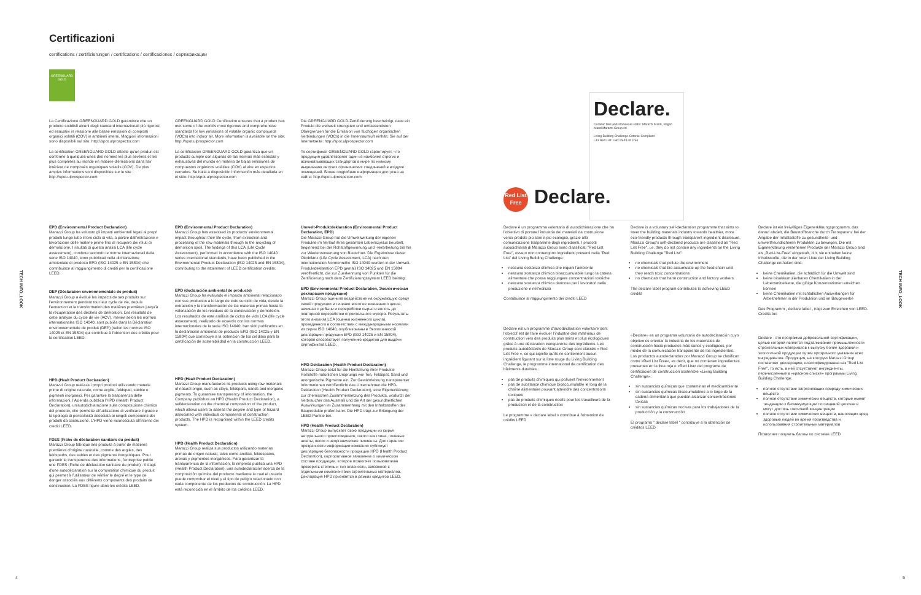Certificazioni
certifications / zertifizierungen / certifications / certificaciones / сертификации
GREENGUARD
GOLD
TECH INFO_LOOK
TECH INFO_LOOK
La Certificazione GREENGUARD GOLD garantisce che un prodotto soddisfi alcuni degli standard internazionali più rigorosi ed esaustivi in relazione alle basse emissioni di composti organici volatili (COV) in ambienti interni. Maggiori informazioni sono disponibili sul sito: http://spot.ulprospector.com
La certification GREENGUARD GOLD atteste qu'un produit est conforme à quelques-unes des normes les plus sévères et les plus complètes au monde en matière d'émissions dans l'air intérieur de composés organiques volatils (COV). De plus amples informations sont disponibles sur le site : http://spot.ulprospector.com
GREENGUARD GOLD Certification ensures that a product has met some of the world's most rigorous and comprehensive standards for low emissions of volatile organic compounds (VOCs) into indoor air. More information is available on the site: http://spot.ulprospector.com
La certificación GREENGUARD GOLD garantiza que un producto cumple con algunas de las normas más estrictas y exhaustivas del mundo en materia de bajas emisiones de compuestos orgánicos volátiles (COV) al aire en espacios cerrados. Se halla a disposición información más detallada en el sitio: http://spot.ulprospector.com
Die GREENGUARD GOLD-Zertifizierung bescheinigt, dass ein Produkt die weltweit strengsten und umfassendsten Obergrenzen für die Emission von flüchtigen organischen Verbindungen (VOCs) in die Innenraumluft einhält. Sie auf der Internetseite: http://spot.ulprospector.com
То сертификат GREENGUARD GOLD гарантирует, что продукция удовлетворяет один из наиболее строгих и всеохватывающих стандартов в мире по низкому выделению летучих органических соединений в воздухе помещений. Более подробная информация доступна на сайте: http://spot.ulprospector.com
EPD (Environmental Product Declaration)
Marazzi Group ha valutato gli impatti ambientali legati ai propri prodotti lungo tutto il loro ciclo di vita, a partire dall'estrazione e lavorazione delle materie prime fino al recupero dei rifiuti di demolizione. I risultati di questa analisi LCA (life cycle assessment), condotta secondo le norme internazionali della serie ISO 14040, sono pubblicati nella dichiarazione ambientale di prodotto EPD (ISO 14025 e EN 15804) che contribuisce al raggiungimento di crediti per la certificazione LEED.
DEP (Déclaration environnementale de produit)
Marazzi Group a évalué les impacts de ses produits sur l'environnement pendant tout leur cycle de vie, depuis l'extraction et la transformation des matières premières jusqu'à la récupération des déchets de démolition. Les résultats de cette analyse du cycle de vie (ACV), menée selon les normes internationales ISO 14040, sont publiés dans la Déclaration environnementale de produit (DEP) (selon les normes ISO 14025 et EN 15804) qui contribue à l'obtention des crédits pour la certification LEED.
HPD (Healt Product Declaration)
Marazzi Group realizza i propri prodotti utilizzando materie prime di origine naturale, come argille, feldspati, sabbie e pigmenti inorganici. Per garantire la trasparenza delle informazioni, l'Azienda pubblica l'HPD (Health Product Declaration), un'autodichiarazione sulla composizione chimica del prodotto, che permette all'utilizzatore di verificare il grado e la tipologia di pericolosità associata ai singoli componenti dei prodotti da costruzione. L'HPD viene riconosciuta all'interno dei crediti LEED.
FDES (Fiche de déclaration sanitaire du produit)
Marazzi Group fabrique ses produits à partir de matières premières d'origine naturelle, comme des argiles, des feldspaths, des sables et des pigments inorganiques. Pour garantir la transparence des informations, l'entreprise publie une FDES (Fiche de déclaration sanitaire du produit) : il s'agit d'une autodéclaration sur la composition chimique du produit qui permet à l'utilisateur de vérifier le degré et le type de danger associés aux différents composants des produits de construction. La FDES figure dans les crédits LEED.
EPD (Environmental Product Declaration)
Marazzi Group has assessed its products' environmental impact throughout their life cycle, from extraction and processing of the raw materials through to the recycling of demolition spoil. The findings of this LCA (Life Cycle Assessment), performed in accordance with the ISO 14040 series international standards, have been published in the Environmental Product Declaration (ISO 14025 and EN 15804), contributing to the attainment of LEED certification credits.
EPD (declaración ambiental de producto)
Marazzi Group ha evaluado el impacto ambiental relacionado con sus productos a lo largo de todo su ciclo de vida, desde la extracción y la transformación de las materias primas hasta la valorización de los residuos de la construcción y demolición. Los resultados de este análisis de ciclos de vida LCA (life cycle assessment), realizado de acuerdo con las normas internacionales de la serie ISO 14040, han sido publicados en la declaración ambiental de producto EPD (ISO 14025 y EN 15804) que contribuye a la obtención de los créditos para la certificación de sostenibilidad en la construcción LEED.
HPD (Healt Product Declaration)
Marazzi Group manufactures its products using raw materials of natural origin, such as clays, feldspars, sands and inorganic pigments. To guarantee transparency of information, the Company publishes an HPD (Health Product Declaration), a selfdeclaration on the chemical composition of the product, which allows users to assess the degree and type of hazard associated with individual components of construction products. The HPD is recognised within the LEED credits system.
HPD (Health Product Declaration)
Marazzi Group realiza sus productos utilizando materias primas de origen natural, tales como arcillas, feldespatos, arenas y pigmentos inorgánicos. Para garantizar la transparencia de la información, la empresa publica una HPD (Health Product Declaration): una autodeclaración acerca de la composición química del producto mediante la cual el usuario puede comprobar el nivel y el tipo de peligro relacionado con cada componente de los productos de construcción. La HPD está reconocida en el ámbito de los créditos LEED.
Umwelt-Produktdeklaration (Environmental Product Declaration, EPD)
Die Marazzi Group hat die Umweltwirkung der eigenen Produkte im Verlauf ihres gesamten Lebenszyklus beurteilt, beginnend bei der Rohstoffgewinnung und -verarbeitung bis hin zur Wiederverwertung von Bauschutt. Die Ergebnisse dieser Ökobilanz (Life Cycle Assessment, LCA) nach den internationalen Normenreihe ISO 14040 wurden in der Umwelt-Produktdeklaration EPD gemäß ISO 14025 und EN 15804 veröffentlicht, die zur Zuerkennung von Punkten für die Zertifizierung nach dem Zertifizierungssystem LEED beiträgt.
EPD (Environmental Product Declaration, Экологическая декларация продукции)
Marazzi Group оценила воздействие на окружающую среду своей продукции в течение всего ее жизненного цикла, начиная с добычи и переработки сырья и вплоть до повторной переработки строительного мусора. Результаты этого анализа LCA (оценка жизненного цикла), проведенного в соответствии с международными нормами из серии ISO 14040, опубликованы в Экологической декларации продукции EPD (ISO 14025 и EN 15804), которая способствует получению кредитов для выдачи сертификата LEED.
HPD-Deklaration (Health Product Declaration)
Marazzi Group setzt für die Herstellung ihrer Produkte Rohstoffe natürlichen Ursprungs wie Ton, Feldspat, Sand und anorganische Pigmente ein. Zur Gewährleistung transparenter Informationen veröffentlicht das Unternehmen die HPD-Deklaration (Health Product Declaration), eine Eigenerklärung zur chemischen Zusammensetzung des Produkts, wodurch der Verbraucher das Ausmaß und die Art der gesundheitlichen Auswirkungen im Zusammenhang mit den Inhaltsstoffen der Bauprodukte prüfen kann. Die HPD trägt zur Erlangung der LEED-Punkte bei.
HPD (Health Product Declaration)
Marazzi Group выпускает свою продукции из сырья натурального происхождения, такого как глина, полевые шпаты, песок и неорганические пигменты. Для гарантии прозрачности информации компания публикует декларацию безопасности продукции HPD (Health Product Declaration), корпоративное заявление о химическом составе продукции, которое позволяет пользователю проверить степень и тип опасности, связанной с отдельными компонентами строительных материалов. Декларация HPD признается в рамках кредитов LEED.
Declare.
Ceramic tiles and stoneware slabs: Marazzi brand, Ragno brand Marazzi Group srl
Living Building Challenge Criteria: Compliant
I-13 Red List: LBC Red List Free
Red List Free
Declare.
Declare è un programma volontario di autodichiarazione che ha l'obiettivo di portare l'industria dei materiali da costruzione verso prodotti più sani e più ecologici, grazie alla comunicazione trasparente degli ingredienti. I prodotti autodichiarati di Marazzi Group sono classificati "Red List Free", ovvero non contengono ingredienti presenti nella "Red List" del Living Building Challenge:
nessuna sostanza chimica che inquini l'ambiente
nessuna sostanza chimica bioaccumulabile lungo la catena alimentare che possa raggiungere concentrazioni tossiche
nessuna sostanza chimica dannosa per i lavoratori nella produzione e nell'edilizia
Contribuisce al raggiungimento dei crediti LEED
Declare est un programme d'autodéclaration volontaire dont l'objectif est de faire évoluer l'industrie des matériaux de construction vers des produits plus sains et plus écologiques grâce à une déclaration transparente des ingrédients. Les produits autodéclarés de Marazzi Group sont classés « Red List Free », ce qui signifie qu'ils ne contiennent aucun ingrédient figurant sur la liste rouge du Living Building Challenge, le programme international de certification des bâtiments durables :
pas de produits chimiques qui polluent l'environnement
pas de substance chimique bioaccumulable le long de la chaîne alimentaire pouvant atteindre des concentrations toxiques
pas de produits chimiques nocifs pour les travailleurs de la production et de la construction
Le programme « declare label » contribue à l'obtention de crédits LEED
Declare is a voluntary self-declaration programme that aims to steer the building materials industry towards healthier, more eco-friendly products through transparent ingredient disclosure. Marazzi Group's self-declared products are classified as "Red List Free", i.e. they do not contain any ingredients on the Living Building Challenge "Red List":
no chemicals that pollute the environment
no chemicals that bio-accumulate up the food chain until they reach toxic concentrations
no chemicals that harm construction and factory workers
The declare label program contributes to achieving LEED credits
«Declare» es un programa voluntario de autodeclaración cuyo objetivo es orientar la industria de los materiales de construcción hacia productos más sanos y ecológicos, por medio de la comunicación transparente de los ingredientes. Los productos autodeclarados por Marazzi Group se clasifican como «Red List Free», es decir, que no contienen ingredientes presentes en la lista roja o «Red List» del programa de certificación de construcción sostenible «Living Building Challenge»:
sin sustancias químicas que contaminan el medioambiente
sin sustancias químicas bioacumulables a lo largo de la cadena alimentaria que puedan alcanzar concentraciones tóxicas
sin sustancias químicas nocivas para los trabajadores de la producción y la construcción
El programa " declare label " contribuye a la obtención de créditos LEED
Declare ist ein freiwilliges Eigenerklärungsprogramm, das darauf abzielt, die Baustoffbranche durch Transparenz bei der Angabe der Inhaltsstoffe zu gesundheits- und umweltfreundlicheren Produkten zu bewegen. Die mit Eigenerklärung versehenen Produkte der Marazzi Group sind als „Red-List-Free" eingestuft, d.h. sie enthalten keine Inhaltsstoffe, die in der roten Liste der Living Building Challenge enthalten sind:
keine Chemikalien, die schädlich für die Umwelt sind
keine bioakkumulierbaren Chemikalien in der Lebensmittelkette, die giftige Konzentrationen erreichen können
keine Chemikalien mit schädlichen Auswirkungen für Arbeitnehmer in der Produktion und im Baugewerbe
Das Programm „ declare label „ trägt zum Erreichen von LEED-Credits bei
Declare - это программа добровольной сертификации, целью которой является подталкивание промышленности строительных материалов к выпуску более здоровой и экологичной продукции путем прозрачного указания всех ингредиентов. Продукция, на которую Marazzi Group составляет декларацию, классифицирована как "Red List Free", то есть, в ней отсутствуют ингредиенты, перечисленные в «красном списке» программы Living Building Challenge:
полное отсутствие загрязняющих природу химических веществ
полное отсутствие химических веществ, которые имеют тенденцию к биоаккумуляции по пищевой цепочке и могут достичь токсичной концентрации
полное отсутствие химических веществ, наносящих вред здоровью людей во время производства и использования строительных материалов
Позволяет получить баллы по системе LEED
4 5